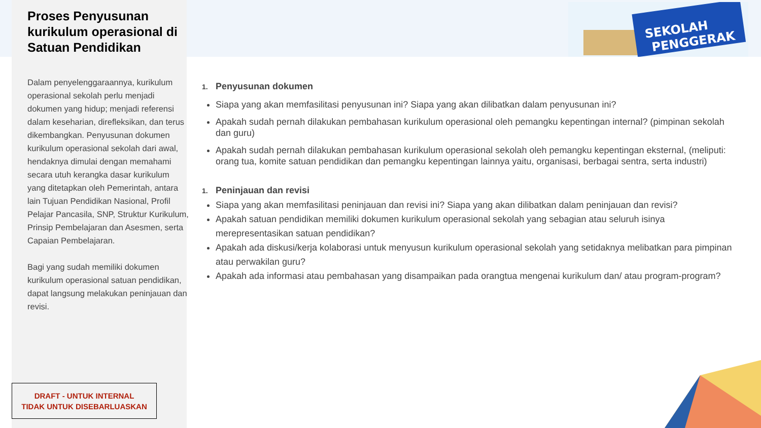Proses Penyusunan kurikulum operasional di Satuan Pendidikan
Dalam penyelenggaraannya, kurikulum operasional sekolah perlu menjadi dokumen yang hidup; menjadi referensi dalam keseharian, direfleksikan, dan terus dikembangkan. Penyusunan dokumen kurikulum operasional sekolah dari awal, hendaknya dimulai dengan memahami secara utuh kerangka dasar kurikulum yang ditetapkan oleh Pemerintah, antara lain Tujuan Pendidikan Nasional, Profil Pelajar Pancasila, SNP, Struktur Kurikulum, Prinsip Pembelajaran dan Asesmen, serta Capaian Pembelajaran.
Bagi yang sudah memiliki dokumen kurikulum operasional satuan pendidikan, dapat langsung melakukan peninjauan dan revisi.
DRAFT - UNTUK INTERNAL
TIDAK UNTUK DISEBARLUASKAN
SEKOLAH
PENGGERAK
1. Penyusunan dokumen
Siapa yang akan memfasilitasi penyusunan ini? Siapa yang akan dilibatkan dalam penyusunan ini?
Apakah sudah pernah dilakukan pembahasan kurikulum operasional oleh pemangku kepentingan internal? (pimpinan sekolah dan guru)
Apakah sudah pernah dilakukan pembahasan kurikulum operasional sekolah oleh pemangku kepentingan eksternal, (meliputi: orang tua, komite satuan pendidikan dan pemangku kepentingan lainnya yaitu, organisasi, berbagai sentra, serta industri)
1. Peninjauan dan revisi
Siapa yang akan memfasilitasi peninjauan dan revisi ini? Siapa yang akan dilibatkan dalam peninjauan dan revisi?
Apakah satuan pendidikan memiliki dokumen kurikulum operasional sekolah yang sebagian atau seluruh isinya merepresentasikan satuan pendidikan?
Apakah ada diskusi/kerja kolaborasi untuk menyusun kurikulum operasional sekolah yang setidaknya melibatkan para pimpinan atau perwakilan guru?
Apakah ada informasi atau pembahasan yang disampaikan pada orangtua mengenai kurikulum dan/ atau program-program?